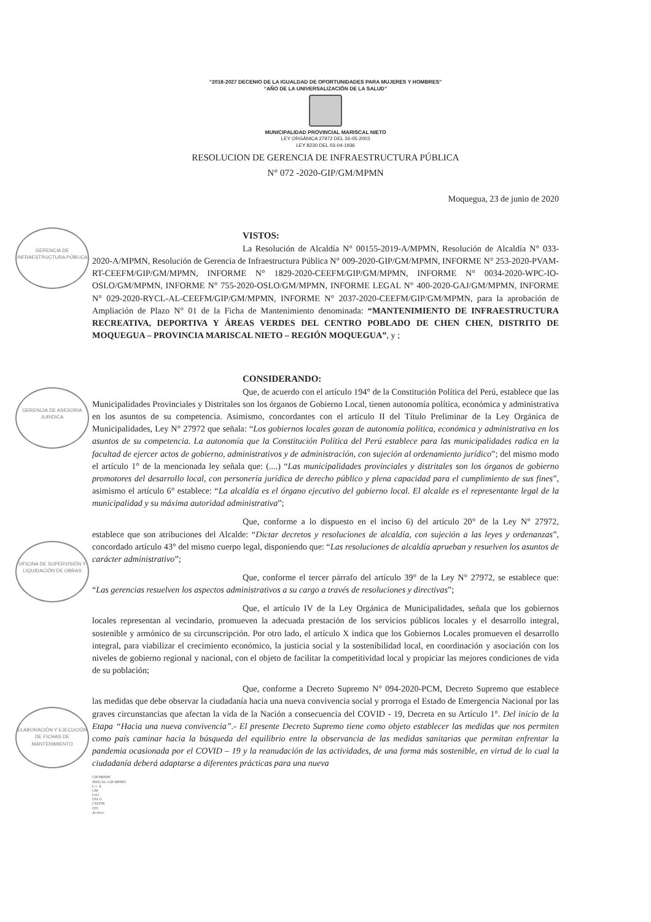GERENCIA DE INFRAESTRUCTURA PÚBLICA
GERENCIA DE ASESORIA JURIDICA
OFICINA DE SUPERVISIÓN Y LIQUIDACIÓN DE OBRAS
ELABORACIÓN Y EJECUCIÓN DE FICHAS DE MANTENIMIENTO
“2018-2027 DECENIO DE LA IGUALDAD DE OPORTUNIDADES PARA MUJERES Y HOMBRES”
“AÑO DE LA UNIVERSALIZACIÓN DE LA SALUD”
MUNICIPALIDAD PROVINCIAL MARISCAL NIETO
LEY ORGÁNICA 27972 DEL 26-05-2003
LEY 8230 DEL 03-04-1936
RESOLUCION DE GERENCIA DE INFRAESTRUCTURA PÚBLICA
N° 072 -2020-GIP/GM/MPMN
Moquegua, 23 de junio de 2020
VISTOS:
La Resolución de Alcaldía N° 00155-2019-A/MPMN, Resolución de Alcaldía N° 033-2020-A/MPMN, Resolución de Gerencia de Infraestructura Pública N° 009-2020-GIP/GM/MPMN, INFORME N° 253-2020-PVAM-RT-CEEFM/GIP/GM/MPMN, INFORME N° 1829-2020-CEEFM/GIP/GM/MPMN, INFORME N° 0034-2020-WPC-IO-OSLO/GM/MPMN, INFORME N° 755-2020-OSLO/GM/MPMN, INFORME LEGAL N° 400-2020-GAJ/GM/MPMN, INFORME N° 029-2020-RYCL-AL-CEEFM/GIP/GM/MPMN, INFORME N° 2037-2020-CEEFM/GIP/GM/MPMN, para la aprobación de Ampliación de Plazo N° 01 de la Ficha de Mantenimiento denominada: “MANTENIMIENTO DE INFRAESTRUCTURA RECREATIVA, DEPORTIVA Y ÁREAS VERDES DEL CENTRO POBLADO DE CHEN CHEN, DISTRITO DE MOQUEGUA – PROVINCIA MARISCAL NIETO – REGIÓN MOQUEGUA”, y ;
CONSIDERANDO:
Que, de acuerdo con el artículo 194° de la Constitución Política del Perú, establece que las Municipalidades Provinciales y Distritales son los órganos de Gobierno Local, tienen autonomía política, económica y administrativa en los asuntos de su competencia. Asimismo, concordantes con el artículo II del Título Preliminar de la Ley Orgánica de Municipalidades, Ley N° 27972 que señala: “Los gobiernos locales gozan de autonomía política, económica y administrativa en los asuntos de su competencia. La autonomía que la Constitución Política del Perú establece para las municipalidades radica en la facultad de ejercer actos de gobierno, administrativos y de administración, con sujeción al ordenamiento jurídico”; del mismo modo el artículo 1° de la mencionada ley señala que: (....) “Las municipalidades provinciales y distritales son los órganos de gobierno promotores del desarrollo local, con personería jurídica de derecho público y plena capacidad para el cumplimiento de sus fines”, asimismo el artículo 6° establece: “La alcaldía es el órgano ejecutivo del gobierno local. El alcalde es el representante legal de la municipalidad y su máxima autoridad administrativa”;
Que, conforme a lo dispuesto en el inciso 6) del artículo 20° de la Ley N° 27972, establece que son atribuciones del Alcalde: “Dictar decretos y resoluciones de alcaldía, con sujeción a las leyes y ordenanzas”, concordado artículo 43° del mismo cuerpo legal, disponiendo que: “Las resoluciones de alcaldía aprueban y resuelven los asuntos de carácter administrativo”;
Que, conforme el tercer párrafo del artículo 39° de la Ley N° 27972, se establece que: “Las gerencias resuelven los aspectos administrativos a su cargo a través de resoluciones y directivas”;
Que, el artículo IV de la Ley Orgánica de Municipalidades, señala que los gobiernos locales representan al vecindario, promueven la adecuada prestación de los servicios públicos locales y el desarrollo integral, sostenible y armónico de su circunscripción. Por otro lado, el artículo X indica que los Gobiernos Locales promueven el desarrollo integral, para viabilizar el crecimiento económico, la justicia social y la sostenibilidad local, en coordinación y asociación con los niveles de gobierno regional y nacional, con el objeto de facilitar la competitividad local y propiciar las mejores condiciones de vida de su población;
Que, conforme a Decreto Supremo N° 094-2020-PCM, Decreto Supremo que establece las medidas que debe observar la ciudadanía hacia una nueva convivencia social y prorroga el Estado de Emergencia Nacional por las graves circunstancias que afectan la vida de la Nación a consecuencia del COVID - 19, Decreta en su Artículo 1°. Del inicio de la Etapa “Hacia una nueva convivencia”.- El presente Decreto Supremo tiene como objeto establecer las medidas que nos permiten como país caminar hacia la búsqueda del equilibrio entre la observancia de las medidas sanitarias que permitan enfrentar la pandemia ocasionada por el COVID – 19 y la reanudación de las actividades, de una forma más sostenible, en virtud de lo cual la ciudadanía deberá adaptarse a diferentes prácticas para una nueva
GIP/MPMN
JRFE/AL-GIP-MPMN
C.c. A
GM
GAJ
OSLO
CEEFM
OTI
Archivo